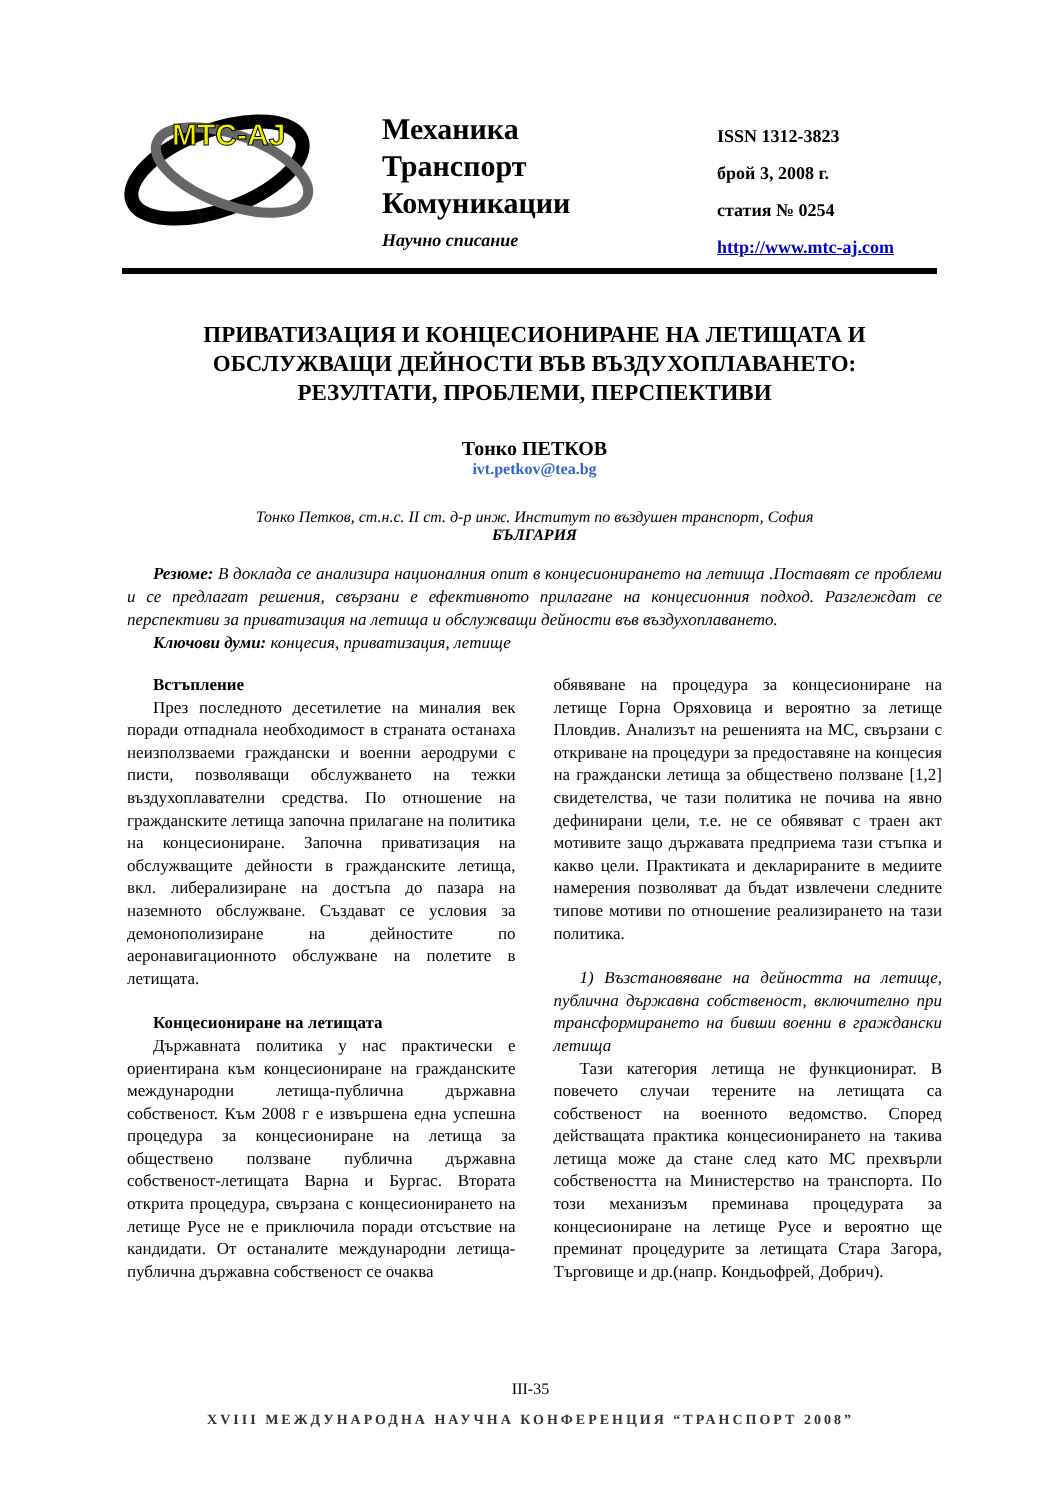MTC-AJ
Механика
Транспорт
Комуникации
Научно списание
ISSN 1312-3823
брой 3, 2008 г.
статия № 0254
http://www.mtc-aj.com
ПРИВАТИЗАЦИЯ И КОНЦЕСИОНИРАНЕ НА ЛЕТИЩАТА И ОБСЛУЖВАЩИ ДЕЙНОСТИ ВЪВ ВЪЗДУХОПЛАВАНЕТО: РЕЗУЛТАТИ, ПРОБЛЕМИ, ПЕРСПЕКТИВИ
Тонко ПЕТКОВ
ivt.petkov@tea.bg
Тонко Петков, ст.н.с. II ст. д-р инж. Институт по въздушен транспорт, София
БЪЛГАРИЯ
Резюме: В доклада се анализира националния опит в концесионирането на летища .Поставят се проблеми и се предлагат решения, свързани е ефективното прилагане на концесионния подход. Разглеждат се перспективи за приватизация на летища и обслужващи дейности във въздухоплаването.
Ключови думи: концесия, приватизация, летище
Встъпление
През последното десетилетие на миналия век поради отпаднала необходимост в страната останаха неизползваеми граждански и военни аеродруми с писти, позволяващи обслужването на тежки въздухоплавателни средства. По отношение на гражданските летища започна прилагане на политика на концесиониране. Започна приватизация на обслужващите дейности в гражданските летища, вкл. либерализиране на достъпа до пазара на наземното обслужване. Създават се условия за демонополизиране на дейностите по аеронавигационното обслужване на полетите в летищата.
Концесиониране на летищата
Държавната политика у нас практически е ориентирана към концесиониране на гражданските международни летища-публична държавна собственост. Към 2008 г е извършена една успешна процедура за концесиониране на летища за обществено ползване публична държавна собственост-летищата Варна и Бургас. Втората открита процедура, свързана с концесионирането на летище Русе не е приключила поради отсъствие на кандидати. От останалите международни летища-публична държавна собственост се очаква
обявяване на процедура за концесиониране на летище Горна Оряховица и вероятно за летище Пловдив. Анализът на решенията на МС, свързани с откриване на процедури за предоставяне на концесия на граждански летища за обществено ползване [1,2] свидетелства, че тази политика не почива на явно дефинирани цели, т.е. не се обявяват с траен акт мотивите защо държавата предприема тази стъпка и какво цели. Практиката и декларираните в медиите намерения позволяват да бъдат извлечени следните типове мотиви по отношение реализирането на тази политика.
1) Възстановяване на дейността на летище, публична държавна собственост, включително при трансформирането на бивши военни в граждански летища
Тази категория летища не функционират. В повечето случаи терените на летищата са собственост на военното ведомство. Според действащата практика концесионирането на такива летища може да стане след като МС прехвърли собствеността на Министерство на транспорта. По този механизъм преминава процедурата за концесиониране на летище Русе и вероятно ще преминат процедурите за летищата Стара Загора, Търговище и др.(напр. Кондьофрей, Добрич).
III-35
XVIII МЕЖДУНАРОДНА НАУЧНА КОНФЕРЕНЦИЯ “ТРАНСПОРТ 2008”